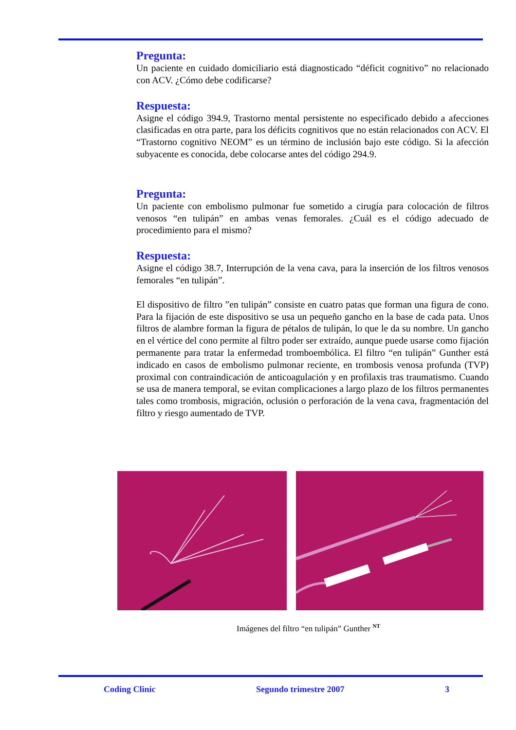Pregunta:
Un paciente en cuidado domiciliario está diagnosticado “déficit cognitivo” no relacionado con ACV. ¿Cómo debe codificarse?
Respuesta:
Asigne el código 394.9, Trastorno mental persistente no especificado debido a afecciones clasificadas en otra parte, para los déficits cognitivos que no están relacionados con ACV. El “Trastorno cognitivo NEOM” es un término de inclusión bajo este código. Si la afección subyacente es conocida, debe colocarse antes del código 294.9.
Pregunta:
Un paciente con embolismo pulmonar fue sometido a cirugía para colocación de filtros venosos “en tulipán” en ambas venas femorales. ¿Cuál es el código adecuado de procedimiento para el mismo?
Respuesta:
Asigne el código 38.7, Interrupción de la vena cava, para la inserción de los filtros venosos femorales “en tulipán”.
El dispositivo de filtro ”en tulipán” consiste en cuatro patas que forman una figura de cono. Para la fijación de este dispositivo se usa un pequeño gancho en la base de cada pata. Unos filtros de alambre forman la figura de pétalos de tulipán, lo que le da su nombre. Un gancho en el vértice del cono permite al filtro poder ser extraído, aunque puede usarse como fijación permanente para tratar la enfermedad tromboembólica. El filtro “en tulipán” Gunther está indicado en casos de embolismo pulmonar reciente, en trombosis venosa profunda (TVP) proximal con contraindicación de anticoagulación y en profilaxis tras traumatismo. Cuando se usa de manera temporal, se evitan complicaciones a largo plazo de los filtros permanentes tales como trombosis, migración, oclusión o perforación de la vena cava, fragmentación del filtro y riesgo aumentado de TVP.
Imágenes del filtro “en tulipán” Gunther <sup>NT</sup>
Coding Clinic Segundo trimestre 2007 3